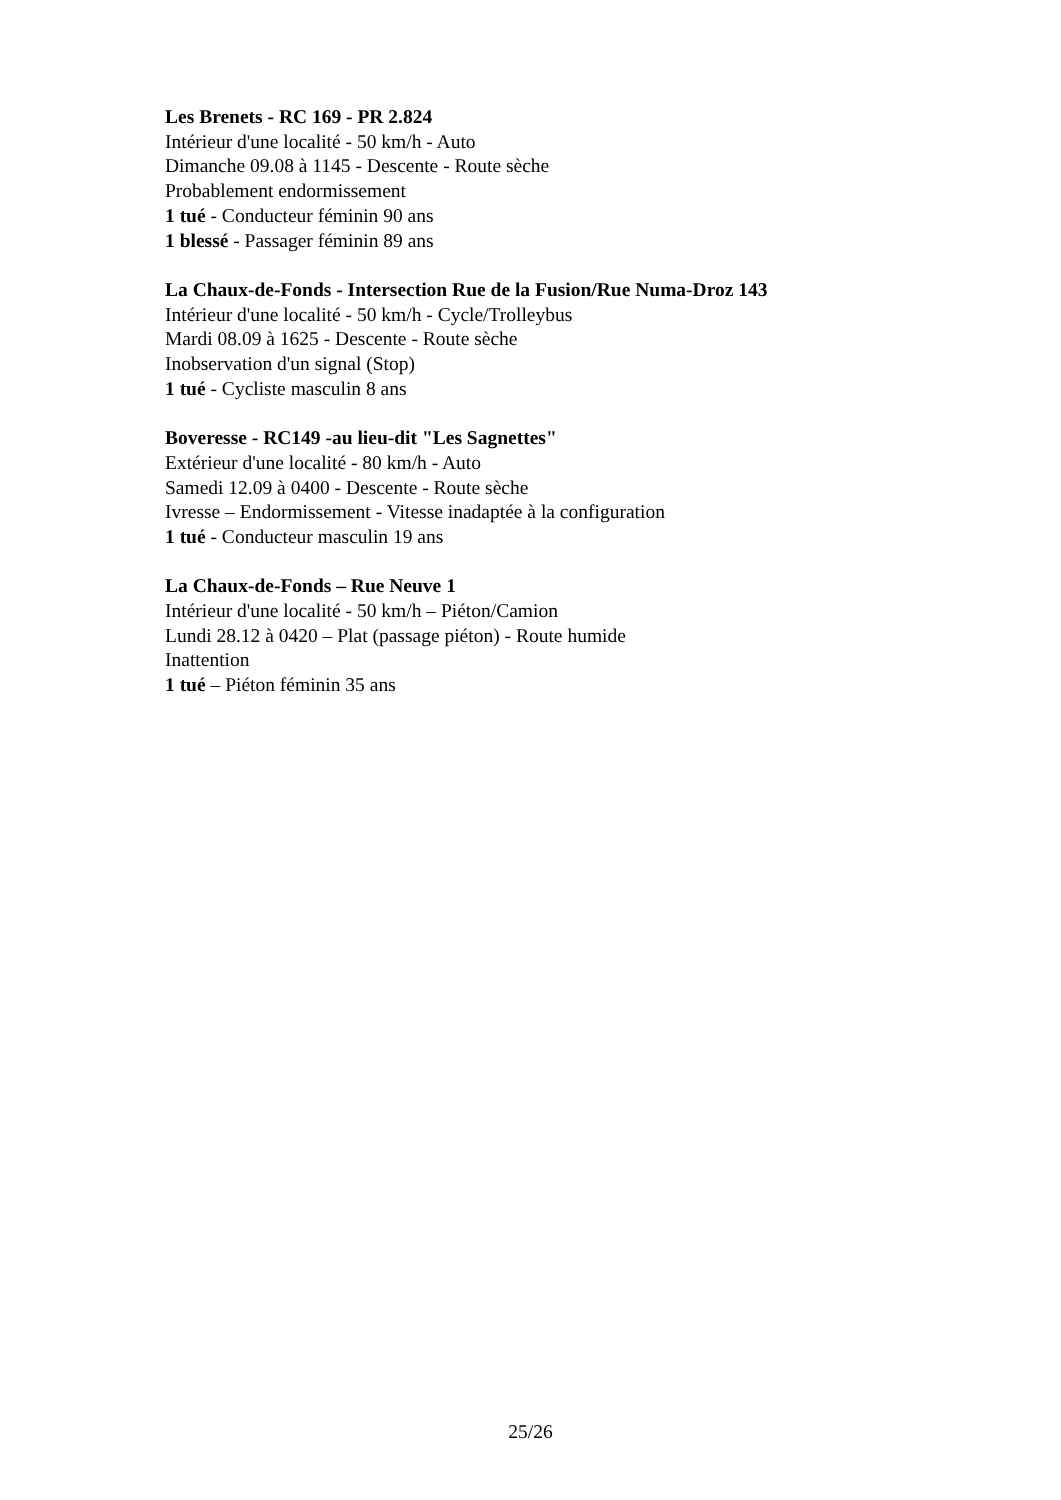Les Brenets - RC 169 - PR 2.824
Intérieur d'une localité - 50 km/h - Auto
Dimanche 09.08 à 1145 - Descente - Route sèche
Probablement endormissement
1 tué - Conducteur féminin 90 ans
1 blessé - Passager féminin 89 ans
La Chaux-de-Fonds - Intersection Rue de la Fusion/Rue Numa-Droz 143
Intérieur d'une localité - 50 km/h - Cycle/Trolleybus
Mardi 08.09 à 1625 - Descente - Route sèche
Inobservation d'un signal (Stop)
1 tué - Cycliste masculin 8 ans
Boveresse - RC149 -au lieu-dit "Les Sagnettes"
Extérieur d'une localité - 80 km/h - Auto
Samedi 12.09 à 0400 - Descente - Route sèche
Ivresse – Endormissement - Vitesse inadaptée à la configuration
1 tué - Conducteur masculin 19 ans
La Chaux-de-Fonds – Rue Neuve 1
Intérieur d'une localité - 50 km/h – Piéton/Camion
Lundi 28.12 à 0420 – Plat (passage piéton) - Route humide
Inattention
1 tué – Piéton féminin 35 ans
25/26